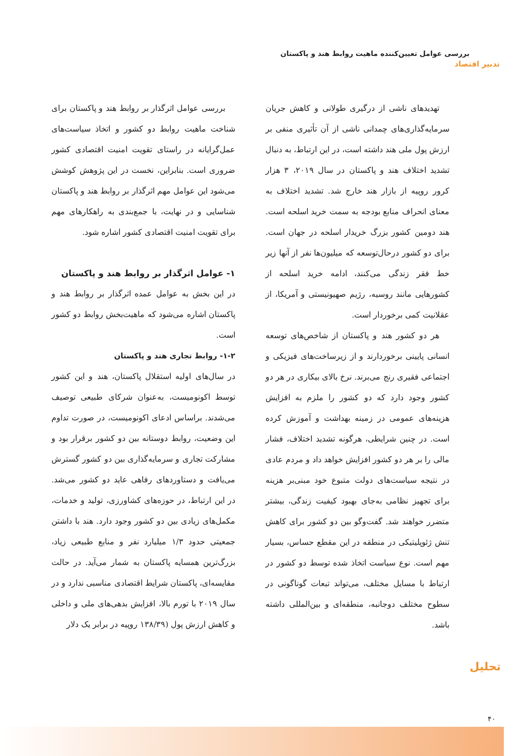بررسی عوامل تعیین‌کننده ماهیت روابط هند و پاکستان
تدبیر اقتصاد
تهدیدهای ناشی از درگیری طولانی و کاهش جریان سرمایه‌گذاری‌های چمدانی ناشی از آن تأثیری منفی بر ارزش پول ملی هند داشته است، در این ارتباط، به دنبال تشدید اختلاف هند و پاکستان در سال ۲۰۱۹، ۳ هزار کرور روپیه از بازار هند خارج شد. تشدید اختلاف به معنای انحراف منابع بودجه به سمت خرید اسلحه است. هند دومین کشور بزرگ خریدار اسلحه در جهان است. برای دو کشور درحال‌توسعه که میلیون‌ها نفر از آنها زیر خط فقر زندگی می‌کنند، ادامه خرید اسلحه از کشورهایی مانند روسیه، رژیم صهیونیستی و آمریکا، از عقلانیت کمی برخوردار است.
هر دو کشور هند و پاکستان از شاخص‌های توسعه انسانی پایینی برخوردارند و از زیرساخت‌های فیزیکی و اجتماعی فقیری رنج می‌برند. نرخ بالای بیکاری در هر دو کشور وجود دارد که دو کشور را ملزم به افزایش هزینه‌های عمومی در زمینه بهداشت و آموزش کرده است. در چنین شرایطی، هرگونه تشدید اختلاف، فشار مالی را بر هر دو کشور افزایش خواهد داد و مردم عادی در نتیجه سیاست‌های دولت متبوع خود مبنی‌بر هزینه برای تجهیز نظامی به‌جای بهبود کیفیت زندگی، بیشتر متضرر خواهند شد. گفت‌وگو بین دو کشور برای کاهش تنش ژئوپلیتیکی در منطقه در این مقطع حساس، بسیار مهم است. نوع سیاست اتخاذ شده توسط دو کشور در ارتباط با مسایل مختلف، می‌تواند تبعات گوناگونی در سطوح مختلف دوجانبه، منطقه‌ای و بین‌المللی داشته باشد.
بررسی عوامل اثرگذار بر روابط هند و پاکستان برای شناخت ماهیت روابط دو کشور و اتخاذ سیاست‌های عمل‌گرایانه در راستای تقویت امنیت اقتصادی کشور ضروری است. بنابراین، نخست در این پژوهش کوشش می‌شود این عوامل مهم اثرگذار بر روابط هند و پاکستان شناسایی و در نهایت، با جمع‌بندی به راهکارهای مهم برای تقویت امنیت اقتصادی کشور اشاره شود.
۱- عوامل اثرگذار بر روابط هند و پاکستان
در این بخش به عوامل عمده اثرگذار بر روابط هند و پاکستان اشاره می‌شود که ماهیت‌بخش روابط دو کشور است.
۱-۲- روابط تجاری هند و پاکستان
در سال‌های اولیه استقلال پاکستان، هند و این کشور توسط اکونومیست، به‌عنوان شرکای طبیعی توصیف می‌شدند. براساس ادعای اکونومیست، در صورت تداوم این وضعیت، روابط دوستانه بین دو کشور برقرار بود و مشارکت تجاری و سرمایه‌گذاری بین دو کشور گسترش می‌یافت و دستاوردهای رفاهی عاید دو کشور می‌شد. در این ارتباط، در حوزه‌های کشاورزی، تولید و خدمات، مکمل‌های زیادی بین دو کشور وجود دارد. هند با داشتن جمعیتی حدود ۱/۳ میلیارد نفر و منابع طبیعی زیاد، بزرگ‌ترین همسایه پاکستان به شمار می‌آید. در حالت مقایسه‌ای، پاکستان شرایط اقتصادی مناسبی ندارد و در سال ۲۰۱۹ با تورم بالا، افزایش بدهی‌های ملی و داخلی و کاهش ارزش پول (۱۳۸/۳۹ روپیه در برابر یک دلار
تحلیل
۴۰